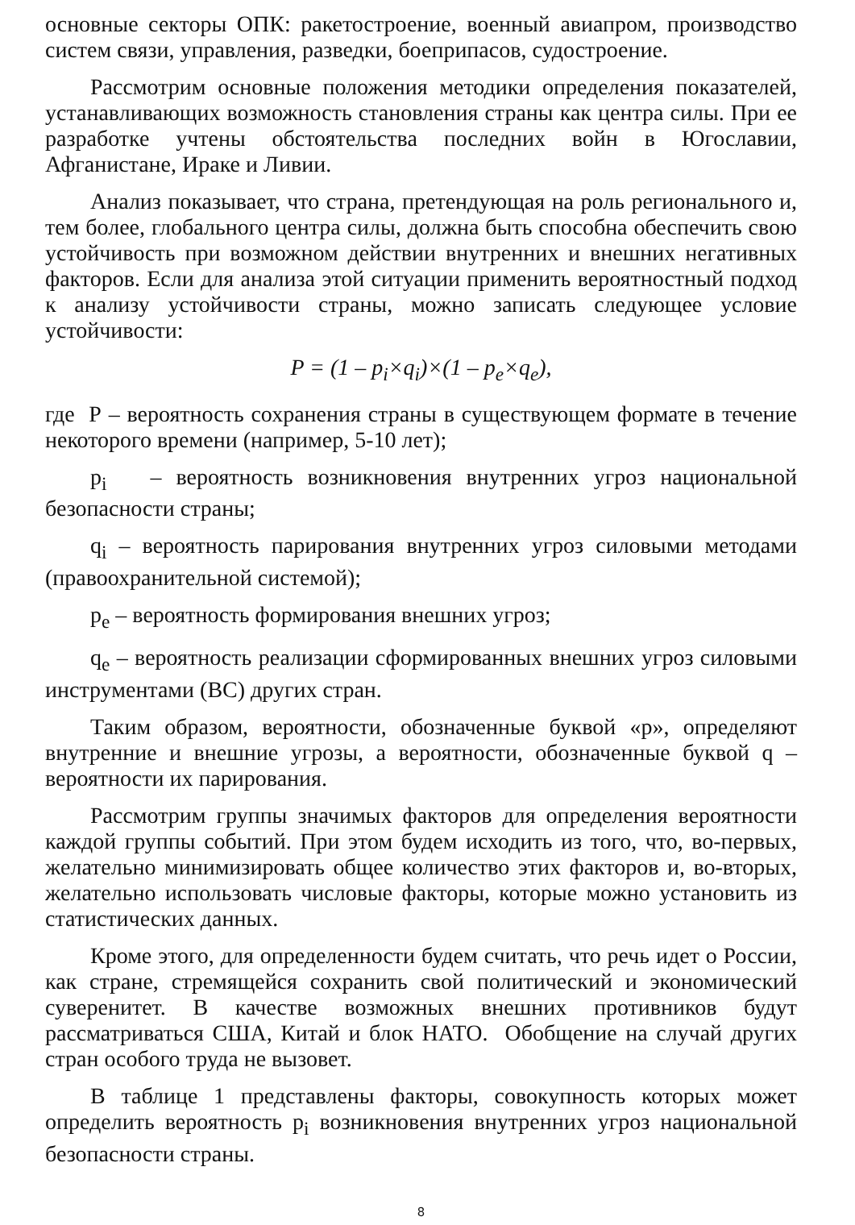основные секторы ОПК: ракетостроение, военный авиапром, производство систем связи, управления, разведки, боеприпасов, судостроение.
Рассмотрим основные положения методики определения показателей, устанавливающих возможность становления страны как центра силы. При ее разработке учтены обстоятельства последних войн в Югославии, Афганистане, Ираке и Ливии.
Анализ показывает, что страна, претендующая на роль регионального и, тем более, глобального центра силы, должна быть способна обеспечить свою устойчивость при возможном действии внутренних и внешних негативных факторов. Если для анализа этой ситуации применить вероятностный подход к анализу устойчивости страны, можно записать следующее условие устойчивости:
P = (1 – p<sub>i</sub>×q<sub>i</sub>)×(1 – p<sub>e</sub>×q<sub>e</sub>),
где Р – вероятность сохранения страны в существующем формате в течение некоторого времени (например, 5-10 лет);
p<sub>i</sub> – вероятность возникновения внутренних угроз национальной безопасности страны;
q<sub>i</sub> – вероятность парирования внутренних угроз силовыми методами (правоохранительной системой);
p<sub>e</sub> – вероятность формирования внешних угроз;
q<sub>e</sub> – вероятность реализации сформированных внешних угроз силовыми инструментами (ВС) других стран.
Таким образом, вероятности, обозначенные буквой «р», определяют внутренние и внешние угрозы, а вероятности, обозначенные буквой q – вероятности их парирования.
Рассмотрим группы значимых факторов для определения вероятности каждой группы событий. При этом будем исходить из того, что, во-первых, желательно минимизировать общее количество этих факторов и, во-вторых, желательно использовать числовые факторы, которые можно установить из статистических данных.
Кроме этого, для определенности будем считать, что речь идет о России, как стране, стремящейся сохранить свой политический и экономический суверенитет. В качестве возможных внешних противников будут рассматриваться США, Китай и блок НАТО. Обобщение на случай других стран особого труда не вызовет.
В таблице 1 представлены факторы, совокупность которых может определить вероятность p<sub>i</sub> возникновения внутренних угроз национальной безопасности страны.
8